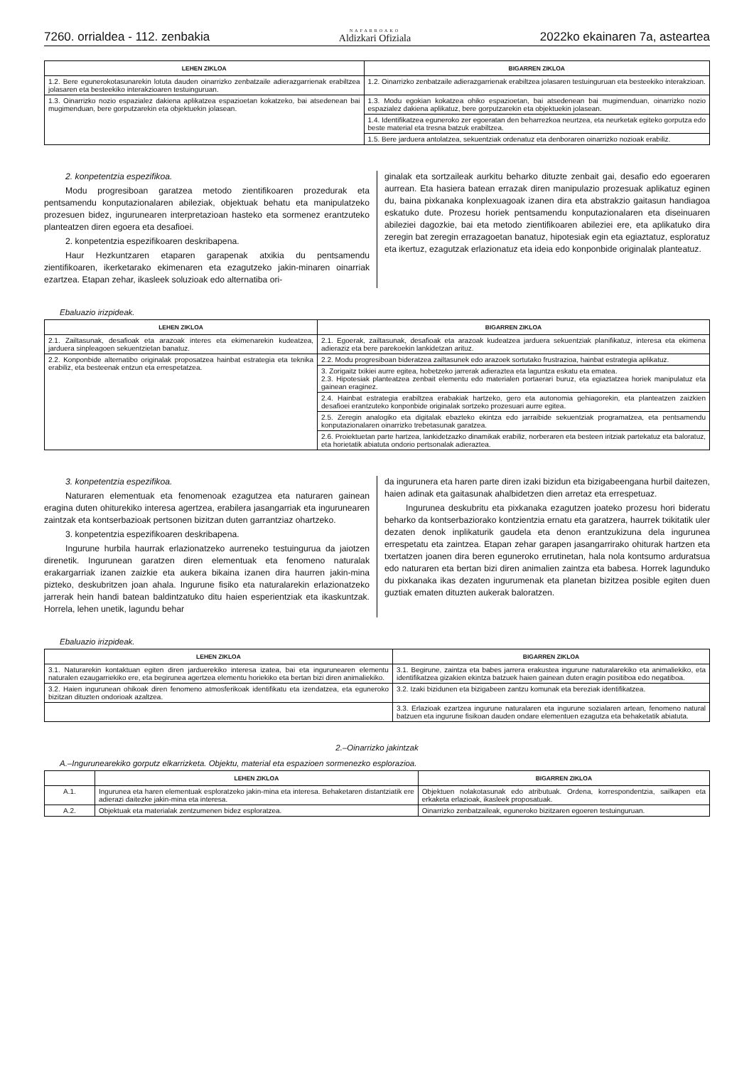7260. orrialdea - 112. zenbakia NAFARROAKO
Aldizkari Ofiziala 2022ko ekainaren 7a, asteartea
| LEHEN ZIKLOA | BIGARREN ZIKLOA |
| --- | --- |
| 1.2. Bere egunerokotasunarekin lotuta dauden oinarrizko zenbatzaile adierazgarrienak erabiltzea jolasaren eta besteekiko interakzioaren testuinguruan. | 1.2. Oinarrizko zenbatzaile adierazgarrienak erabiltzea jolasaren testuinguruan eta besteekiko interakzioan. |
| 1.3. Oinarrizko nozio espazialez dakiena aplikatzea espazioetan kokatzeko, bai atsedenean bai mugimenduan, bere gorputzarekin eta objektuekin jolasean. | 1.3. Modu egokian kokatzea ohiko espazioetan, bai atsedenean bai mugimenduan, oinarrizko nozio espazialez dakiena aplikatuz, bere gorputzarekin eta objektuekin jolasean. |
| | 1.4. Identifikatzea eguneroko zer egoeratan den beharrezkoa neurtzea, eta neurketak egiteko gorputza edo beste material eta tresna batzuk erabiltzea. |
| | 1.5. Bere jarduera antolatzea, sekuentziak ordenatuz eta denboraren oinarrizko nozioak erabiliz. |
2. konpetentzia espezifikoa.
Modu progresiboan garatzea metodo zientifikoaren prozedurak eta pentsamendu konputazionalaren abileziak, objektuak behatu eta manipulatzeko prozesuen bidez, ingurunearen interpretazioan hasteko eta sormenez erantzuteko planteatzen diren egoera eta desafioei.
2. konpetentzia espezifikoaren deskribapena.
Haur Hezkuntzaren etaparen garapenak atxikia du pentsamendu zientifikoaren, ikerketarako ekimenaren eta ezagutzeko jakin-minaren oinarriak ezartzea. Etapan zehar, ikasleek soluzioak edo alternatiba ori-
ginalak eta sortzaileak aurkitu beharko dituzte zenbait gai, desafio edo egoeraren aurrean. Eta hasiera batean errazak diren manipulazio prozesuak aplikatuz eginen du, baina pixkanaka konplexuagoak izanen dira eta abstrakzio gaitasun handiagoa eskatuko dute. Prozesu horiek pentsamendu konputazionalaren eta diseinuaren abileziei dagozkie, bai eta metodo zientifikoaren abileziei ere, eta aplikatuko dira zeregin bat zeregin errazagoetan banatuz, hipotesiak egin eta egiaztatuz, esploratuz eta ikertuz, ezagutzak erlazionatuz eta ideia edo konponbide originalak planteatuz.
Ebaluazio irizpideak.
| LEHEN ZIKLOA | BIGARREN ZIKLOA |
| --- | --- |
| 2.1. Zailtasunak, desafioak eta arazoak interes eta ekimenarekin kudeatzea, jarduera sinpleagoen sekuentzietan banatuz. | 2.1. Egoerak, zailtasunak, desafioak eta arazoak kudeatzea jarduera sekuentziak planifikatuz, interesa eta ekimena adieraziz eta bere parekoekin lankidetzan arituz. |
| 2.2. Konponbide alternatibo originalak proposatzea hainbat estrategia eta teknika erabiliz, eta besteenak entzun eta errespetatzea. | 2.2. Modu progresiboan bideratzea zailtasunek edo arazoek sortutako frustrazioa, hainbat estrategia aplikatuz. |
| | 3. Zorigaitz txikiei aurre egitea, hobetzeko jarrerak adieraztea eta laguntza eskatu eta ematea. 2.3. Hipotesiak planteatzea zenbait elementu edo materialen portaerari buruz, eta egiaztatzea horiek manipulatuz eta gainean eraginez. |
| | 2.4. Hainbat estrategia erabiltzea erabakiak hartzeko, gero eta autonomia gehiagorekin, eta planteatzen zaizkien desafioei erantzuteko konponbide originalak sortzeko prozesuari aurre egitea. |
| | 2.5. Zeregin analogiko eta digitalak ebazteko ekintza edo jarraibide sekuentziak programatzea, eta pentsamendu konputazionalaren oinarrizko trebetasunak garatzea. |
| | 2.6. Proiektuetan parte hartzea, lankidetzazko dinamikak erabiliz, norberaren eta besteen iritziak partekatuz eta baloratuz, eta horietatik abiatuta ondorio pertsonalak adieraztea. |
3. konpetentzia espezifikoa.
Naturaren elementuak eta fenomenoak ezagutzea eta naturaren gainean eragina duten ohiturekiko interesa agertzea, erabilera jasangarriak eta ingurunearen zaintzak eta kontserbazioak pertsonen bizitzan duten garrantziaz ohartzeko.
3. konpetentzia espezifikoaren deskribapena.
Ingurune hurbila haurrak erlazionatzeko aurreneko testuingurua da jaiotzen direnetik. Ingurunean garatzen diren elementuak eta fenomeno naturalak erakargarriak izanen zaizkie eta aukera bikaina izanen dira haurren jakin-mina pizteko, deskubritzen joan ahala. Ingurune fisiko eta naturalarekin erlazionatzeko jarrerak hein handi batean baldintzatuko ditu haien esperientziak eta ikaskuntzak. Horrela, lehen unetik, lagundu behar
da ingurunera eta haren parte diren izaki bizidun eta bizigabeengana hurbil daitezen, haien adinak eta gaitasunak ahalbidetzen dien arretaz eta errespetuaz.
Ingurunea deskubritu eta pixkanaka ezagutzen joateko prozesu hori bideratu beharko da kontserbaziorako kontzientzia ernatu eta garatzera, haurrek txikitatik uler dezaten denok inplikaturik gaudela eta denon erantzukizuna dela ingurunea errespetatu eta zaintzea. Etapan zehar garapen jasangarrirako ohiturak hartzen eta txertatzen joanen dira beren eguneroko errutinetan, hala nola kontsumo arduratsua edo naturaren eta bertan bizi diren animalien zaintza eta babesa. Horrek lagunduko du pixkanaka ikas dezaten ingurumenak eta planetan bizitzea posible egiten duen guztiak ematen dituzten aukerak baloratzen.
Ebaluazio irizpideak.
| LEHEN ZIKLOA | BIGARREN ZIKLOA |
| --- | --- |
| 3.1. Naturarekin kontaktuan egiten diren jarduerekiko interesa izatea, bai eta ingurunearen elementu naturalen ezaugarriekiko ere, eta begirunea agertzea elementu horiekiko eta bertan bizi diren animaliekiko. | 3.1. Begirune, zaintza eta babes jarrera erakustea ingurune naturalarekiko eta animaliekiko, eta identifikatzea gizakien ekintza batzuek haien gainean duten eragin positiboa edo negatiboa. |
| 3.2. Haien ingurunean ohikoak diren fenomeno atmosferikoak identifikatu eta izendatzea, eta eguneroko bizitzan dituzten ondorioak azaltzea. | 3.2. Izaki bizidunen eta bizigabeen zantzu komunak eta bereziak identifikatzea. |
| | 3.3. Erlazioak ezartzea ingurune naturalaren eta ingurune sozialaren artean, fenomeno natural batzuen eta ingurune fisikoan dauden ondare elementuen ezagutza eta behaketatik abiatuta. |
2.–Oinarrizko jakintzak
A.–Ingurunearekiko gorputz elkarrizketa. Objektu, material eta espazioen sormenezko esplorazioa.
| | LEHEN ZIKLOA | BIGARREN ZIKLOA |
| --- | --- | --- |
| A.1. | Ingurunea eta haren elementuak esploratzeko jakin-mina eta interesa. Behaketaren distantziatik ere adierazi daitezke jakin-mina eta interesa. | Objektuen nolakotasunak edo atributuak. Ordena, korrespondentzia, sailkapen eta erkaketa erlazioak, ikasleek proposatuak. |
| A.2. | Objektuak eta materialak zentzumenen bidez esploratzea. | Oinarrizko zenbatzaileak, eguneroko bizitzaren egoeren testuinguruan. |